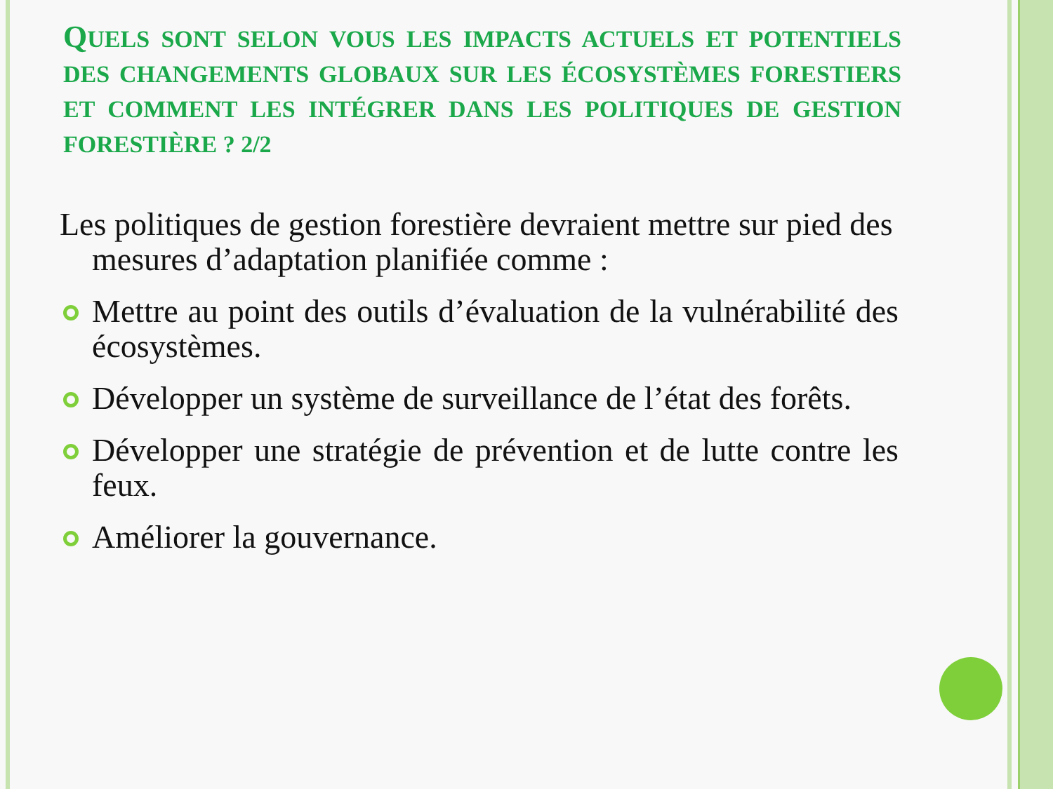QUELS SONT SELON VOUS LES IMPACTS ACTUELS ET POTENTIELS DES CHANGEMENTS GLOBAUX SUR LES ÉCOSYSTÈMES FORESTIERS ET COMMENT LES INTÉGRER DANS LES POLITIQUES DE GESTION FORESTIÈRE ? 2/2
Les politiques de gestion forestière devraient mettre sur pied des mesures d’adaptation planifiée comme :
Mettre au point des outils d’évaluation de la vulnérabilité des écosystèmes.
Développer un système de surveillance de l’état des forêts.
Développer une stratégie de prévention et de lutte contre les feux.
Améliorer la gouvernance.